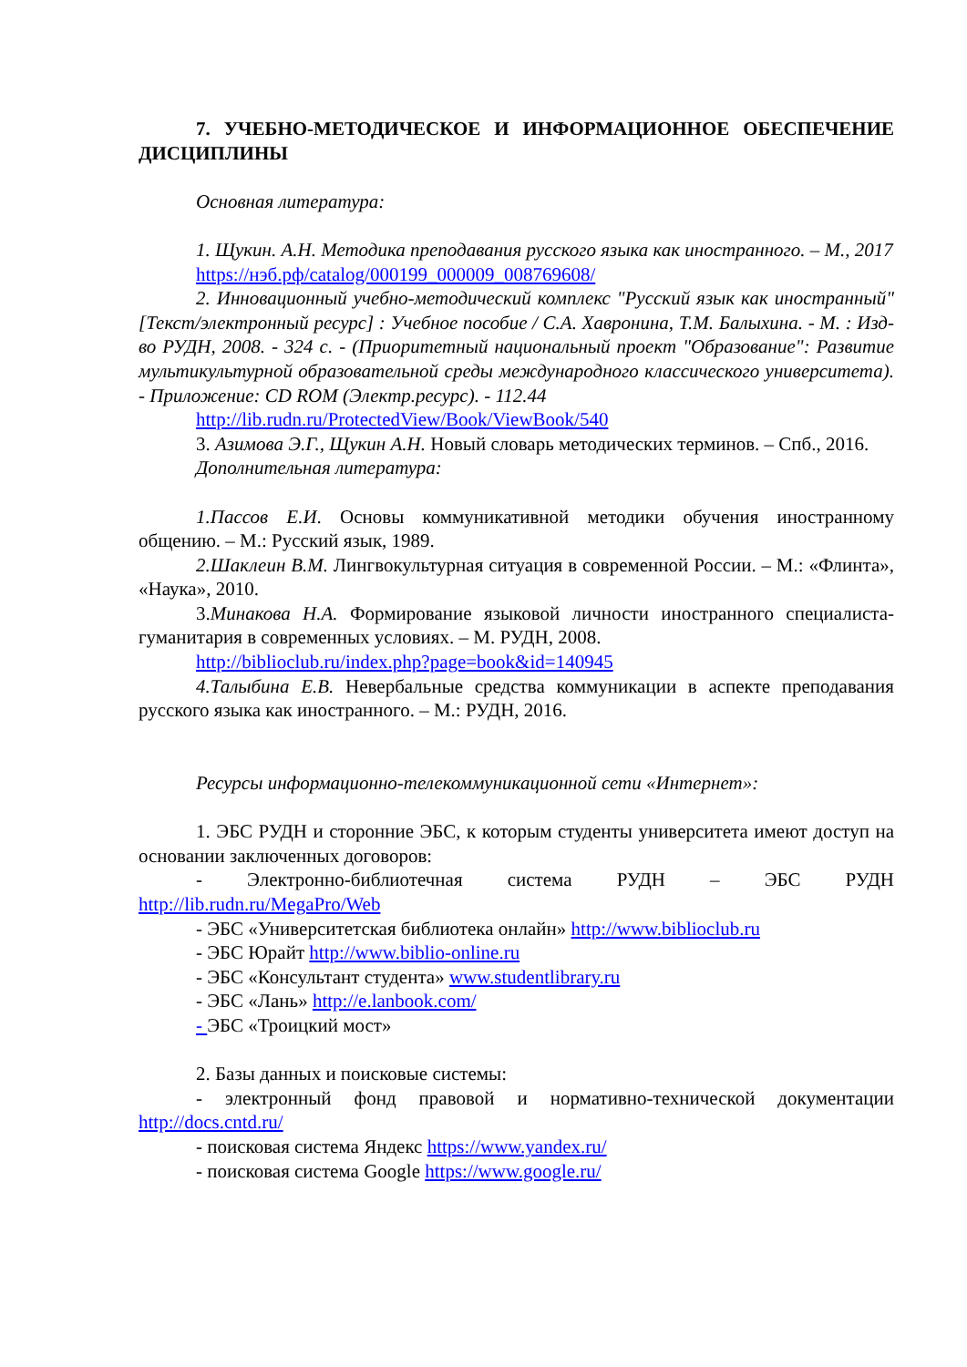7. УЧЕБНО-МЕТОДИЧЕСКОЕ И ИНФОРМАЦИОННОЕ ОБЕСПЕЧЕНИЕ ДИСЦИПЛИНЫ
Основная литература:
1. Щукин. А.Н. Методика преподавания русского языка как иностранного. – М., 2017
https://нэб.рф/catalog/000199_000009_008769608/
2. Инновационный учебно-методический комплекс "Русский язык как иностранный" [Текст/электронный ресурс] : Учебное пособие / С.А. Хавронина, Т.М. Балыхина. - М. : Изд-во РУДН, 2008. - 324 с. - (Приоритетный национальный проект "Образование": Развитие мультикультурной образовательной среды международного классического университета). - Приложение: CD ROM (Электр.ресурс). - 112.44
http://lib.rudn.ru/ProtectedView/Book/ViewBook/540
3. Азимова Э.Г., Щукин А.Н. Новый словарь методических терминов. – Спб., 2016.
Дополнительная литература:
1.Пассов Е.И. Основы коммуникативной методики обучения иностранному общению. – М.: Русский язык, 1989.
2.Шаклеин В.М. Лингвокультурная ситуация в современной России. – М.: «Флинта», «Наука», 2010.
3.Минакова Н.А. Формирование языковой личности иностранного специалиста-гуманитария в современных условиях. – М. РУДН, 2008.
http://biblioclub.ru/index.php?page=book&id=140945
4.Талыбина Е.В. Невербальные средства коммуникации в аспекте преподавания русского языка как иностранного. – М.: РУДН, 2016.
Ресурсы информационно-телекоммуникационной сети «Интернет»:
1. ЭБС РУДН и сторонние ЭБС, к которым студенты университета имеют доступ на основании заключенных договоров:
- Электронно-библиотечная система РУДН – ЭБС РУДН http://lib.rudn.ru/MegaPro/Web
- ЭБС «Университетская библиотека онлайн» http://www.biblioclub.ru
- ЭБС Юрайт http://www.biblio-online.ru
- ЭБС «Консультант студента» www.studentlibrary.ru
- ЭБС «Лань» http://e.lanbook.com/
- ЭБС «Троицкий мост»
2. Базы данных и поисковые системы:
- электронный фонд правовой и нормативно-технической документации http://docs.cntd.ru/
- поисковая система Яндекс https://www.yandex.ru/
- поисковая система Google https://www.google.ru/